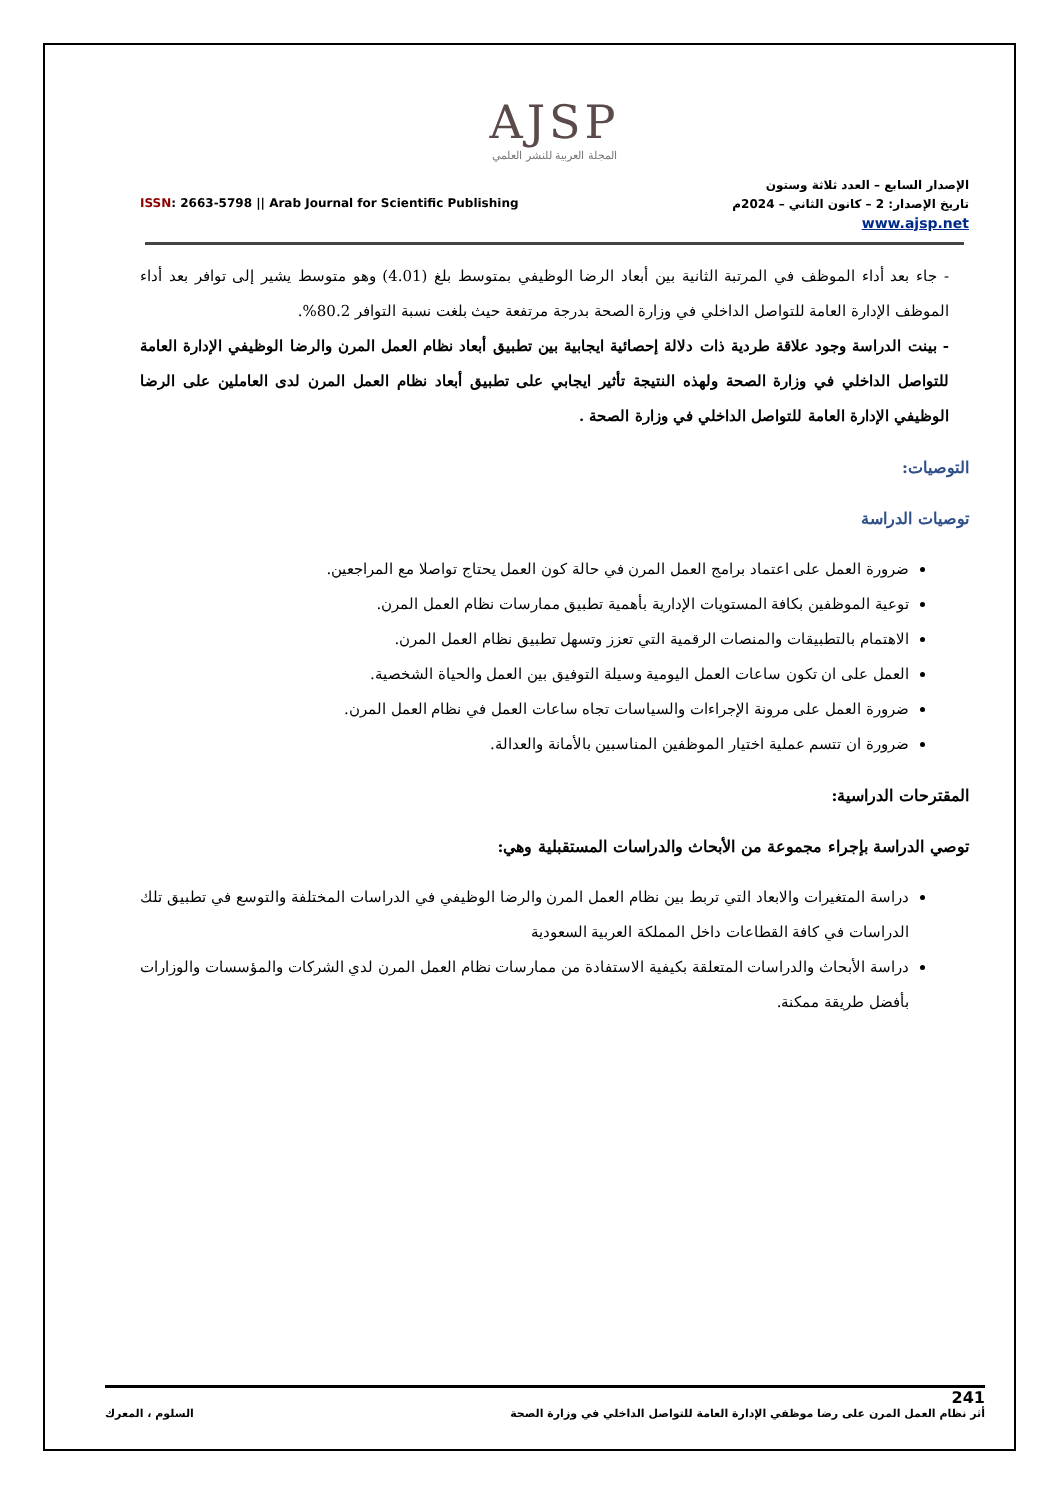AJSP
المجلة العربية للنشر العلمي
ISSN: 2663-5798 || Arab Journal for Scientific Publishing
الإصدار السابع – العدد ثلاثة وستون
تاريخ الإصدار: 2 – كانون الثاني – 2024م
www.ajsp.net
- جاء بعد أداء الموظف في المرتبة الثانية بين أبعاد الرضا الوظيفي بمتوسط بلغ (4.01) وهو متوسط يشير إلى توافر بعد أداء الموظف الإدارة العامة للتواصل الداخلي في وزارة الصحة بدرجة مرتفعة حيث بلغت نسبة التوافر 80.2%.
- بينت الدراسة وجود علاقة طردية ذات دلالة إحصائية ايجابية بين تطبيق أبعاد نظام العمل المرن والرضا الوظيفي الإدارة العامة للتواصل الداخلي في وزارة الصحة ولهذه النتيجة تأثير ايجابي على تطبيق أبعاد نظام العمل المرن لدى العاملين على الرضا الوظيفي الإدارة العامة للتواصل الداخلي في وزارة الصحة .
التوصيات:
توصيات الدراسة
ضرورة العمل على اعتماد برامج العمل المرن في حالة كون العمل يحتاج تواصلا مع المراجعين.
توعية الموظفين بكافة المستويات الإدارية بأهمية تطبيق ممارسات نظام العمل المرن.
الاهتمام بالتطبيقات والمنصات الرقمية التي تعزز وتسهل تطبيق نظام العمل المرن.
العمل على ان تكون ساعات العمل اليومية وسيلة التوفيق بين العمل والحياة الشخصية.
ضرورة العمل على مرونة الإجراءات والسياسات تجاه ساعات العمل في نظام العمل المرن.
ضرورة ان تتسم عملية اختيار الموظفين المناسبين بالأمانة والعدالة.
المقترحات الدراسية:
توصي الدراسة بإجراء مجموعة من الأبحاث والدراسات المستقبلية وهي:
دراسة المتغيرات والابعاد التي تربط بين نظام العمل المرن والرضا الوظيفي في الدراسات المختلفة والتوسع في تطبيق تلك الدراسات في كافة القطاعات داخل المملكة العربية السعودية
دراسة الأبحاث والدراسات المتعلقة بكيفية الاستفادة من ممارسات نظام العمل المرن لدي الشركات والمؤسسات والوزارات بأفضل طريقة ممكنة.
241
أثر نظام العمل المرن على رضا موظفي الإدارة العامة للتواصل الداخلي في وزارة الصحة السلوم ، المعرك